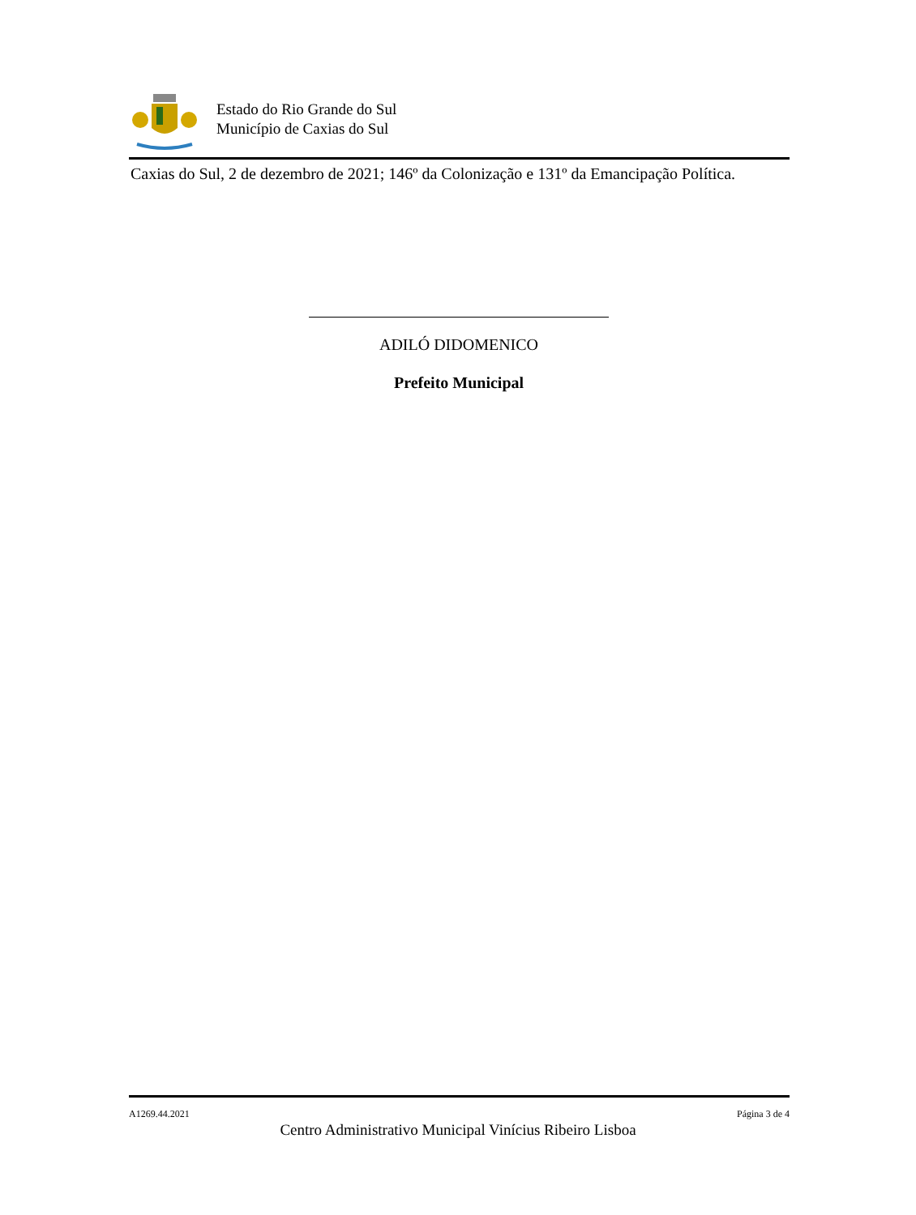Estado do Rio Grande do Sul
Município de Caxias do Sul
Caxias do Sul, 2 de dezembro de 2021; 146º da Colonização e 131º da Emancipação Política.
ADILÓ DIDOMENICO
Prefeito Municipal
A1269.44.2021 Página 3 de 4
Centro Administrativo Municipal Vinícius Ribeiro Lisboa